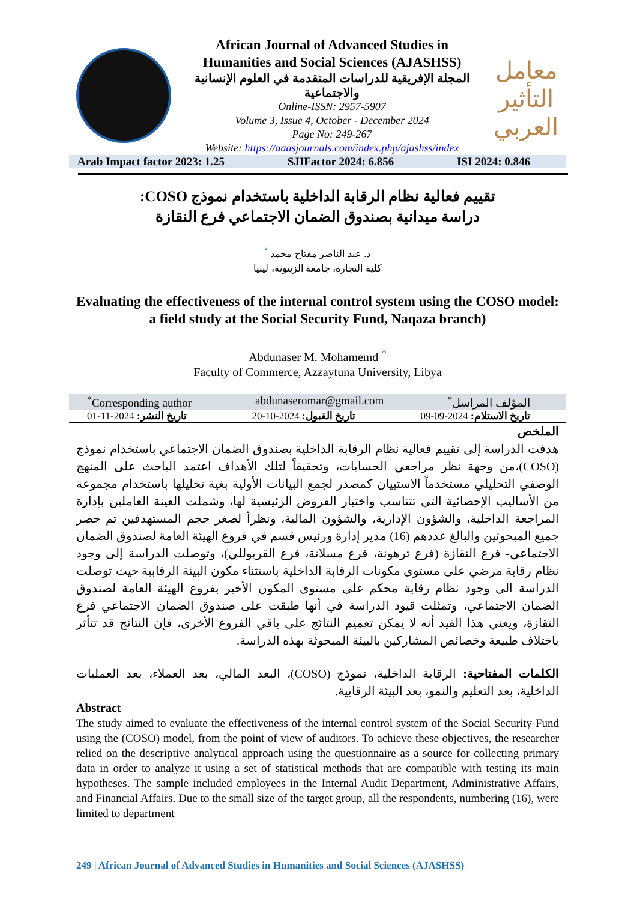African Journal of Advanced Studies in
Humanities and Social Sciences (AJASHSS)
المجلة الإفريقية للدراسات المتقدمة في العلوم الإنسانية والاجتماعية
Online-ISSN: 2957-5907
Volume 3, Issue 4, October - December 2024
Page No: 249-267
Website: https://aaasjournals.com/index.php/ajashss/index
معامل التأثير العربي
Arab Impact factor 2023: 1.25 SJIFactor 2024: 6.856 ISI 2024: 0.846
تقييم فعالية نظام الرقابة الداخلية باستخدام نموذج COSO:
دراسة ميدانية بصندوق الضمان الاجتماعي فرع النقازة
د. عبد الناصر مفتاح محمد <sup>*</sup>
كلية التجارة، جامعة الزيتونة، ليبيا
Evaluating the effectiveness of the internal control system using the COSO model: a field study at the Social Security Fund, Naqaza branch)
Abdunaser M. Mohamemd <sup>*</sup>
Faculty of Commerce, Azzaytuna University, Libya
<sup>*</sup> Corresponding author abdunaseromar@gmail.com المؤلف المراسل<sup>*</sup>
تاريخ النشر: 2024-11-01 تاريخ القبول: 2024-10-20 تاريخ الاستلام: 2024-09-09
الملخص
هدفت الدراسة إلى تقييم فعالية نظام الرقابة الداخلية بصندوق الضمان الاجتماعي باستخدام نموذج (COSO)،من وجهة نظر مراجعي الحسابات، وتحقيقاً لتلك الأهداف اعتمد الباحث على المنهج الوصفي التحليلي مستخدماً الاستبيان كمصدر لجمع البيانات الأولية بغية تحليلها باستخدام مجموعة من الأساليب الإحصائية التي تتناسب واختبار الفروض الرئيسية لها، وشملت العينة العاملين بإدارة المراجعة الداخلية، والشؤون الإدارية، والشؤون المالية، ونظراً لصغر حجم المستهدفين تم حصر جميع المبحوثين والبالغ عددهم (16) مدير إدارة ورئيس قسم في فروع الهيئة العامة لصندوق الضمان الاجتماعي- فرع النقازة (فرع ترهونة، فرع مسلاتة، فرع القربوللي)، وتوصلت الدراسة إلى وجود نظام رقابة مرضي على مستوى مكونات الرقابة الداخلية باستثناء مكون البيئة الرقابية حيث توصلت الدراسة الى وجود نظام رقابة محكم على مستوى المكون الأخير بفروع الهيئة العامة لصندوق الضمان الاجتماعي، وتمثلت قيود الدراسة في أنها طبقت على صندوق الضمان الاجتماعي فرع النقازة، ويعني هذا القيد أنه لا يمكن تعميم النتائج على باقي الفروع الأخرى، فإن النتائج قد تتأثر باختلاف طبيعة وخصائص المشاركين بالبيئة المبحوثة بهذه الدراسة.
الكلمات المفتاحية: الرقابة الداخلية، نموذج (COSO)، البعد المالي، بعد العملاء، بعد العمليات الداخلية، بعد التعليم والنمو، بعد البيئة الرقابية.
Abstract
The study aimed to evaluate the effectiveness of the internal control system of the Social Security Fund using the (COSO) model, from the point of view of auditors. To achieve these objectives, the researcher relied on the descriptive analytical approach using the questionnaire as a source for collecting primary data in order to analyze it using a set of statistical methods that are compatible with testing its main hypotheses. The sample included employees in the Internal Audit Department, Administrative Affairs, and Financial Affairs. Due to the small size of the target group, all the respondents, numbering (16), were limited to department
249 | African Journal of Advanced Studies in Humanities and Social Sciences (AJASHSS)